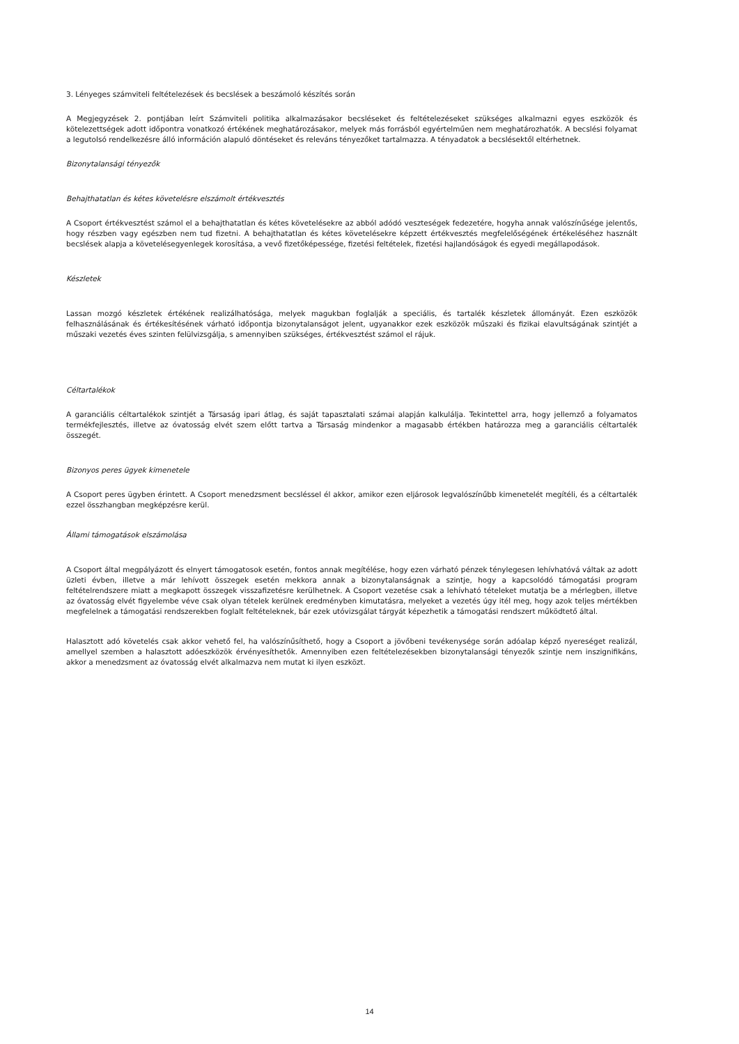3. Lényeges számviteli feltételezések és becslések a beszámoló készítés során
A Megjegyzések 2. pontjában leírt Számviteli politika alkalmazásakor becsléseket és feltételezéseket szükséges alkalmazni egyes eszközök és kötelezettségek adott időpontra vonatkozó értékének meghatározásakor, melyek más forrásból egyértelműen nem meghatározhatók. A becslési folyamat a legutolsó rendelkezésre álló információn alapuló döntéseket és releváns tényezőket tartalmazza. A tényadatok a becslésektől eltérhetnek.
Bizonytalansági tényezők
Behajthatatlan és kétes követelésre elszámolt értékvesztés
A Csoport értékvesztést számol el a behajthatatlan és kétes követelésekre az abból adódó veszteségek fedezetére, hogyha annak valószínűsége jelentős, hogy részben vagy egészben nem tud fizetni. A behajthatatlan és kétes követelésekre képzett értékvesztés megfelelőségének értékeléséhez használt becslések alapja a követelésegyenlegek korosítása, a vevő fizetőképessége, fizetési feltételek, fizetési hajlandóságok és egyedi megállapodások.
Készletek
Lassan mozgó készletek értékének realizálhatósága, melyek magukban foglalják a speciális, és tartalék készletek állományát. Ezen eszközök felhasználásának és értékesítésének várható időpontja bizonytalanságot jelent, ugyanakkor ezek eszközök műszaki és fizikai elavultságának szintjét a műszaki vezetés éves szinten felülvizsgálja, s amennyiben szükséges, értékvesztést számol el rájuk.
Céltartalékok
A garanciális céltartalékok szintjét a Társaság ipari átlag, és saját tapasztalati számai alapján kalkulálja. Tekintettel arra, hogy jellemző a folyamatos termékfejlesztés, illetve az óvatosság elvét szem előtt tartva a Társaság mindenkor a magasabb értékben határozza meg a garanciális céltartalék összegét.
Bizonyos peres ügyek kimenetele
A Csoport peres ügyben érintett. A Csoport menedzsment becsléssel él akkor, amikor ezen eljárosok legvalószínűbb kimenetelét megítéli, és a céltartalék ezzel összhangban megképzésre kerül.
Állami támogatások elszámolása
A Csoport által megpályázott és elnyert támogatosok esetén, fontos annak megítélése, hogy ezen várható pénzek ténylegesen lehívhatóvá váltak az adott üzleti évben, illetve a már lehívott összegek esetén mekkora annak a bizonytalanságnak a szintje, hogy a kapcsolódó támogatási program feltételrendszere miatt a megkapott összegek visszafizetésre kerülhetnek. A Csoport vezetése csak a lehívható tételeket mutatja be a mérlegben, illetve az óvatosság elvét figyelembe véve csak olyan tételek kerülnek eredményben kimutatásra, melyeket a vezetés úgy itél meg, hogy azok teljes mértékben megfelelnek a támogatási rendszerekben foglalt feltételeknek, bár ezek utóvizsgálat tárgyát képezhetik a támogatási rendszert működtető által.
Halasztott adó követelés csak akkor vehető fel, ha valószínűsíthető, hogy a Csoport a jövőbeni tevékenysége során adóalap képző nyereséget realizál, amellyel szemben a halasztott adóeszközök érvényesíthetők. Amennyiben ezen feltételezésekben bizonytalansági tényezők szintje nem inszignifikáns, akkor a menedzsment az óvatosság elvét alkalmazva nem mutat ki ilyen eszközt.
14